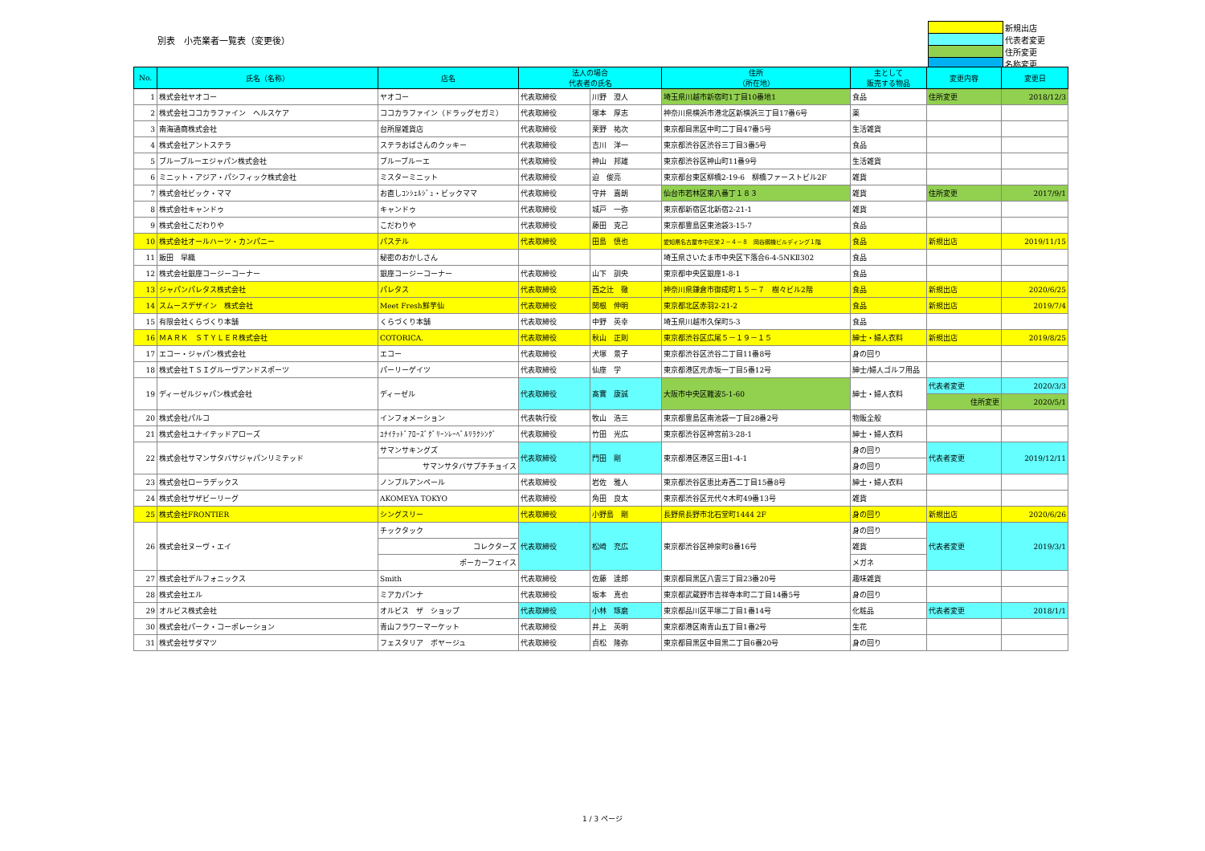別表　小売業者一覧表（変更後）
| | 新規出店 |
| | 代表者変更 |
| | 住所変更 |
| | 名称変更 |
| No. | 氏名（名称） | 店名 | 法人の場合 代表者の氏名 | | 住所 （所在地） | 主として 販売する物品 | 変更内容 | 変更日 |
| --- | --- | --- | --- | --- | --- | --- | --- | --- |
| 1 | 株式会社ヤオコー | ヤオコー | 代表取締役 | 川野 澄人 | 埼玉県川越市新宿町1丁目10番地1 | 食品 | 住所変更 | 2018/12/3 |
| 2 | 株式会社ココカラファイン ヘルスケア | ココカラファイン（ドラッグセガミ） | 代表取締役 | 塚本 厚志 | 神奈川県横浜市港北区新横浜三丁目17番6号 | 薬 | | |
| 3 | 南海通商株式会社 | 台所屋雑貨店 | 代表取締役 | 栗野 祐次 | 東京都目黒区中町二丁目47番5号 | 生活雑貨 | | |
| 4 | 株式会社アントステラ | ステラおばさんのクッキー | 代表取締役 | 吉川 洋一 | 東京都渋谷区渋谷三丁目3番5号 | 食品 | | |
| 5 | ブルーブルーエジャパン株式会社 | ブルーブルーエ | 代表取締役 | 神山 邦雄 | 東京都渋谷区神山町11番9号 | 生活雑貨 | | |
| 6 | ミニット・アジア・パシフィック株式会社 | ミスターミニット | 代表取締役 | 迫 俊亮 | 東京都台東区柳橋2-19-6 柳橋ファーストビル2F | 雑貨 | | |
| 7 | 株式会社ビック・ママ | お直しｺﾝｼｪﾙｼﾞｭ・ビックママ | 代表取締役 | 守井 嘉朗 | 仙台市若林区東八番丁１８３ | 雑貨 | 住所変更 | 2017/9/1 |
| 8 | 株式会社キャンドゥ | キャンドゥ | 代表取締役 | 城戸 一弥 | 東京都新宿区北新宿2-21-1 | 雑貨 | | |
| 9 | 株式会社こだわりや | こだわりや | 代表取締役 | 藤田 克己 | 東京都豊島区東池袋3-15-7 | 食品 | | |
| 10 | 株式会社オールハーツ・カンパニー | パステル | 代表取締役 | 田島 慎也 | 愛知県名古屋市中区栄２－４－８ 岡谷鋼機ビルディング１階 | 食品 | 新規出店 | 2019/11/15 |
| 11 | 飯田 早織 | 秘密のおかしさん | | | 埼玉県さいたま市中央区下落合6-4-5NKⅡ302 | 食品 | | |
| 12 | 株式会社銀座コージーコーナー | 銀座コージーコーナー | 代表取締役 | 山下 訓央 | 東京都中央区銀座1-8-1 | 食品 | | |
| 13 | ジャパンパレタス株式会社 | パレタス | 代表取締役 | 西之辻 徹 | 神奈川県鎌倉市御成町１５－７ 樹々ビル2階 | 食品 | 新規出店 | 2020/6/25 |
| 14 | スムースデザイン 株式会社 | Meet Fresh鮮芋仙 | 代表取締役 | 関根 伸明 | 東京都北区赤羽2-21-2 | 食品 | 新規出店 | 2019/7/4 |
| 15 | 有限会社くらづくり本舗 | くらづくり本舗 | 代表取締役 | 中野 英幸 | 埼玉県川越市久保町5-3 | 食品 | | |
| 16 | ＭＡＲＫ ＳＴＹＬＥＲ株式会社 | COTORICA. | 代表取締役 | 秋山 正則 | 東京都渋谷区広尾５－１９－１５ | 紳士・婦人衣料 | 新規出店 | 2019/8/25 |
| 17 | エコー・ジャパン株式会社 | エコー | 代表取締役 | 犬塚 景子 | 東京都渋谷区渋谷二丁目11番8号 | 身の回り | | |
| 18 | 株式会社ＴＳＩグルーヴアンドスポーツ | パーリーゲイツ | 代表取締役 | 仙座 学 | 東京都港区元赤坂一丁目5番12号 | 紳士/婦人ゴルフ用品 | | |
| 19 | ディーゼルジャパン株式会社 | ディーゼル | 代表取締役 | 髙實 康誠 | 大阪市中央区難波5-1-60 | 紳士・婦人衣料 | 代表者変更 | 2020/3/3 |
| | | | | | | | 住所変更 | 2020/5/1 |
| 20 | 株式会社パルコ | インフォメーション | 代表執行役 | 牧山 浩三 | 東京都豊島区南池袋一丁目28番2号 | 物販全般 | | |
| 21 | 株式会社ユナイテッドアローズ | ﾕﾅｲﾃｯﾄﾞｱﾛｰｽﾞｸﾞﾘｰﾝﾚｰﾍﾞﾙﾘﾗｸｼﾝｸﾞ | 代表取締役 | 竹田 光広 | 東京都渋谷区神宮前3-28-1 | 紳士・婦人衣料 | | |
| 22 | 株式会社サマンサタバサジャパンリミテッド | サマンサキングズ | 代表取締役 | 門田 剛 | 東京都港区港区三田1-4-1 | 身の回り | 代表者変更 | 2019/12/11 |
| | | サマンサタバサプチチョイス | | | | 身の回り | | |
| 23 | 株式会社ローラデックス | ノンブルアンペール | 代表取締役 | 岩佐 雅人 | 東京都渋谷区恵比寿西二丁目15番8号 | 紳士・婦人衣料 | | |
| 24 | 株式会社サザビーリーグ | AKOMEYA TOKYO | 代表取締役 | 角田 良太 | 東京都渋谷区元代々木町49番13号 | 雑貨 | | |
| 25 | 株式会社FRONTIER | シングスリー | 代表取締役 | 小野島 剛 | 長野県長野市北石堂町1444 2F | 身の回り | 新規出店 | 2020/6/26 |
| 26 | 株式会社ヌーヴ・エイ | チックタック | 代表取締役 | 松崎 充広 | 東京都渋谷区神泉町8番16号 | 身の回り | 代表者変更 | 2019/3/1 |
| | | コレクターズ | | | | 雑貨 | | |
| | | ポーカーフェイス | | | | メガネ | | |
| 27 | 株式会社デルフォニックス | Smith | 代表取締役 | 佐藤 達郎 | 東京都目黒区八雲三丁目23番20号 | 趣味雑貨 | | |
| 28 | 株式会社エル | ミアカパンナ | 代表取締役 | 坂本 真也 | 東京都武蔵野市吉祥寺本町二丁目14番5号 | 身の回り | | |
| 29 | オルビス株式会社 | オルビス ザ ショップ | 代表取締役 | 小林 琢磨 | 東京都品川区平塚二丁目1番14号 | 化粧品 | 代表者変更 | 2018/1/1 |
| 30 | 株式会社パーク・コーポレーション | 青山フラワーマーケット | 代表取締役 | 井上 英明 | 東京都港区南青山五丁目1番2号 | 生花 | | |
| 31 | 株式会社サダマツ | フェスタリア ボヤージュ | 代表取締役 | 貞松 隆弥 | 東京都目黒区中目黒二丁目6番20号 | 身の回り | | |
1 / 3 ページ